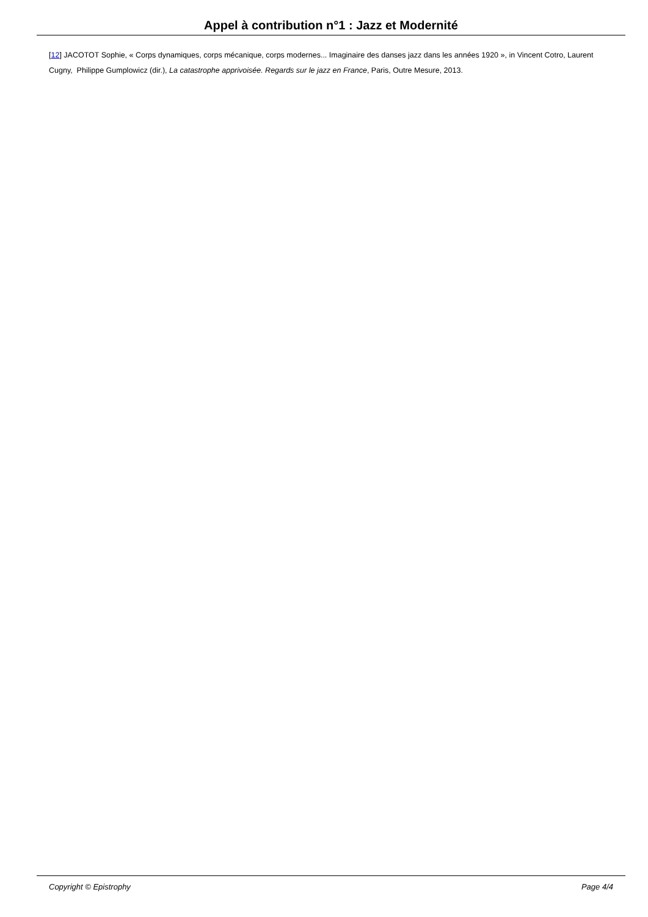Appel à contribution n°1 : Jazz et Modernité
[12] JACOTOT Sophie, « Corps dynamiques, corps mécanique, corps modernes... Imaginaire des danses jazz dans les années 1920 », in Vincent Cotro, Laurent Cugny, Philippe Gumplowicz (dir.), La catastrophe apprivoisée. Regards sur le jazz en France, Paris, Outre Mesure, 2013.
Copyright © Epistrophy Page 4/4